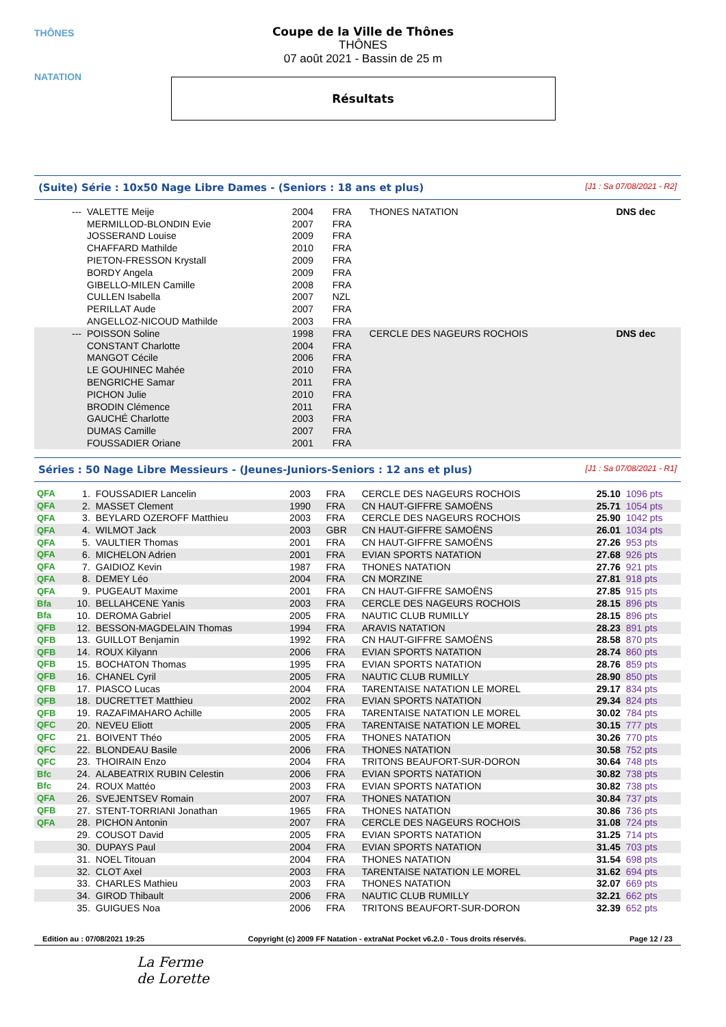THÔNES
NATATION
Coupe de la Ville de Thônes
THÔNES
07 août 2021 - Bassin de 25 m
Résultats
(Suite) Série : 10x50 Nage Libre Dames - (Seniors : 18 ans et plus) [J1 : Sa 07/08/2021 - R2]
| --- | VALETTE Meije | 2004 | FRA | THONES NATATION | DNS dec |
| | MERMILLOD-BLONDIN Evie | 2007 | FRA | | |
| | JOSSERAND Louise | 2009 | FRA | | |
| | CHAFFARD Mathilde | 2010 | FRA | | |
| | PIETON-FRESSON Krystall | 2009 | FRA | | |
| | BORDY Angela | 2009 | FRA | | |
| | GIBELLO-MILEN Camille | 2008 | FRA | | |
| | CULLEN Isabella | 2007 | NZL | | |
| | PERILLAT Aude | 2007 | FRA | | |
| | ANGELLOZ-NICOUD Mathilde | 2003 | FRA | | |
| --- | POISSON Soline | 1998 | FRA | CERCLE DES NAGEURS ROCHOIS | DNS dec |
| | CONSTANT Charlotte | 2004 | FRA | | |
| | MANGOT Cécile | 2006 | FRA | | |
| | LE GOUHINEC Mahée | 2010 | FRA | | |
| | BENGRICHE Samar | 2011 | FRA | | |
| | PICHON Julie | 2010 | FRA | | |
| | BRODIN Clémence | 2011 | FRA | | |
| | GAUCHÉ Charlotte | 2003 | FRA | | |
| | DUMAS Camille | 2007 | FRA | | |
| | FOUSSADIER Oriane | 2001 | FRA | | |
Séries : 50 Nage Libre Messieurs - (Jeunes-Juniors-Seniors : 12 ans et plus) [J1 : Sa 07/08/2021 - R1]
| QFA | 1. | FOUSSADIER Lancelin | 2003 | FRA | CERCLE DES NAGEURS ROCHOIS | 25.10 | 1096 pts |
| QFA | 2. | MASSET Clement | 1990 | FRA | CN HAUT-GIFFRE SAMOËNS | 25.71 | 1054 pts |
| QFA | 3. | BEYLARD OZEROFF Matthieu | 2003 | FRA | CERCLE DES NAGEURS ROCHOIS | 25.90 | 1042 pts |
| QFA | 4. | WILMOT Jack | 2003 | GBR | CN HAUT-GIFFRE SAMOËNS | 26.01 | 1034 pts |
| QFA | 5. | VAULTIER Thomas | 2001 | FRA | CN HAUT-GIFFRE SAMOËNS | 27.26 | 953 pts |
| QFA | 6. | MICHELON Adrien | 2001 | FRA | EVIAN SPORTS NATATION | 27.68 | 926 pts |
| QFA | 7. | GAIDIOZ Kevin | 1987 | FRA | THONES NATATION | 27.76 | 921 pts |
| QFA | 8. | DEMEY Léo | 2004 | FRA | CN MORZINE | 27.81 | 918 pts |
| QFA | 9. | PUGEAUT Maxime | 2001 | FRA | CN HAUT-GIFFRE SAMOËNS | 27.85 | 915 pts |
| Bfa | 10. | BELLAHCENE Yanis | 2003 | FRA | CERCLE DES NAGEURS ROCHOIS | 28.15 | 896 pts |
| Bfa | 10. | DEROMA Gabriel | 2005 | FRA | NAUTIC CLUB RUMILLY | 28.15 | 896 pts |
| QFB | 12. | BESSON-MAGDELAIN Thomas | 1994 | FRA | ARAVIS NATATION | 28.23 | 891 pts |
| QFB | 13. | GUILLOT Benjamin | 1992 | FRA | CN HAUT-GIFFRE SAMOËNS | 28.58 | 870 pts |
| QFB | 14. | ROUX Kilyann | 2006 | FRA | EVIAN SPORTS NATATION | 28.74 | 860 pts |
| QFB | 15. | BOCHATON Thomas | 1995 | FRA | EVIAN SPORTS NATATION | 28.76 | 859 pts |
| QFB | 16. | CHANEL Cyril | 2005 | FRA | NAUTIC CLUB RUMILLY | 28.90 | 850 pts |
| QFB | 17. | PIASCO Lucas | 2004 | FRA | TARENTAISE NATATION LE MOREL | 29.17 | 834 pts |
| QFB | 18. | DUCRETTET Matthieu | 2002 | FRA | EVIAN SPORTS NATATION | 29.34 | 824 pts |
| QFB | 19. | RAZAFIMAHARO Achille | 2005 | FRA | TARENTAISE NATATION LE MOREL | 30.02 | 784 pts |
| QFC | 20. | NEVEU Eliott | 2005 | FRA | TARENTAISE NATATION LE MOREL | 30.15 | 777 pts |
| QFC | 21. | BOIVENT Théo | 2005 | FRA | THONES NATATION | 30.26 | 770 pts |
| QFC | 22. | BLONDEAU Basile | 2006 | FRA | THONES NATATION | 30.58 | 752 pts |
| QFC | 23. | THOIRAIN Enzo | 2004 | FRA | TRITONS BEAUFORT-SUR-DORON | 30.64 | 748 pts |
| Bfc | 24. | ALABEATRIX RUBIN Celestin | 2006 | FRA | EVIAN SPORTS NATATION | 30.82 | 738 pts |
| Bfc | 24. | ROUX Mattéo | 2003 | FRA | EVIAN SPORTS NATATION | 30.82 | 738 pts |
| QFA | 26. | SVEJENTSEV Romain | 2007 | FRA | THONES NATATION | 30.84 | 737 pts |
| QFB | 27. | STENT-TORRIANI Jonathan | 1965 | FRA | THONES NATATION | 30.86 | 736 pts |
| QFA | 28. | PICHON Antonin | 2007 | FRA | CERCLE DES NAGEURS ROCHOIS | 31.08 | 724 pts |
| | 29. | COUSOT David | 2005 | FRA | EVIAN SPORTS NATATION | 31.25 | 714 pts |
| | 30. | DUPAYS Paul | 2004 | FRA | EVIAN SPORTS NATATION | 31.45 | 703 pts |
| | 31. | NOEL Titouan | 2004 | FRA | THONES NATATION | 31.54 | 698 pts |
| | 32. | CLOT Axel | 2003 | FRA | TARENTAISE NATATION LE MOREL | 31.62 | 694 pts |
| | 33. | CHARLES Mathieu | 2003 | FRA | THONES NATATION | 32.07 | 669 pts |
| | 34. | GIROD Thibault | 2006 | FRA | NAUTIC CLUB RUMILLY | 32.21 | 662 pts |
| | 35. | GUIGUES Noa | 2006 | FRA | TRITONS BEAUFORT-SUR-DORON | 32.39 | 652 pts |
Edition au : 07/08/2021 19:25 Copyright (c) 2009 FF Natation - extraNat Pocket v6.2.0 - Tous droits réservés. Page 12 / 23
La Ferme
de Lorette